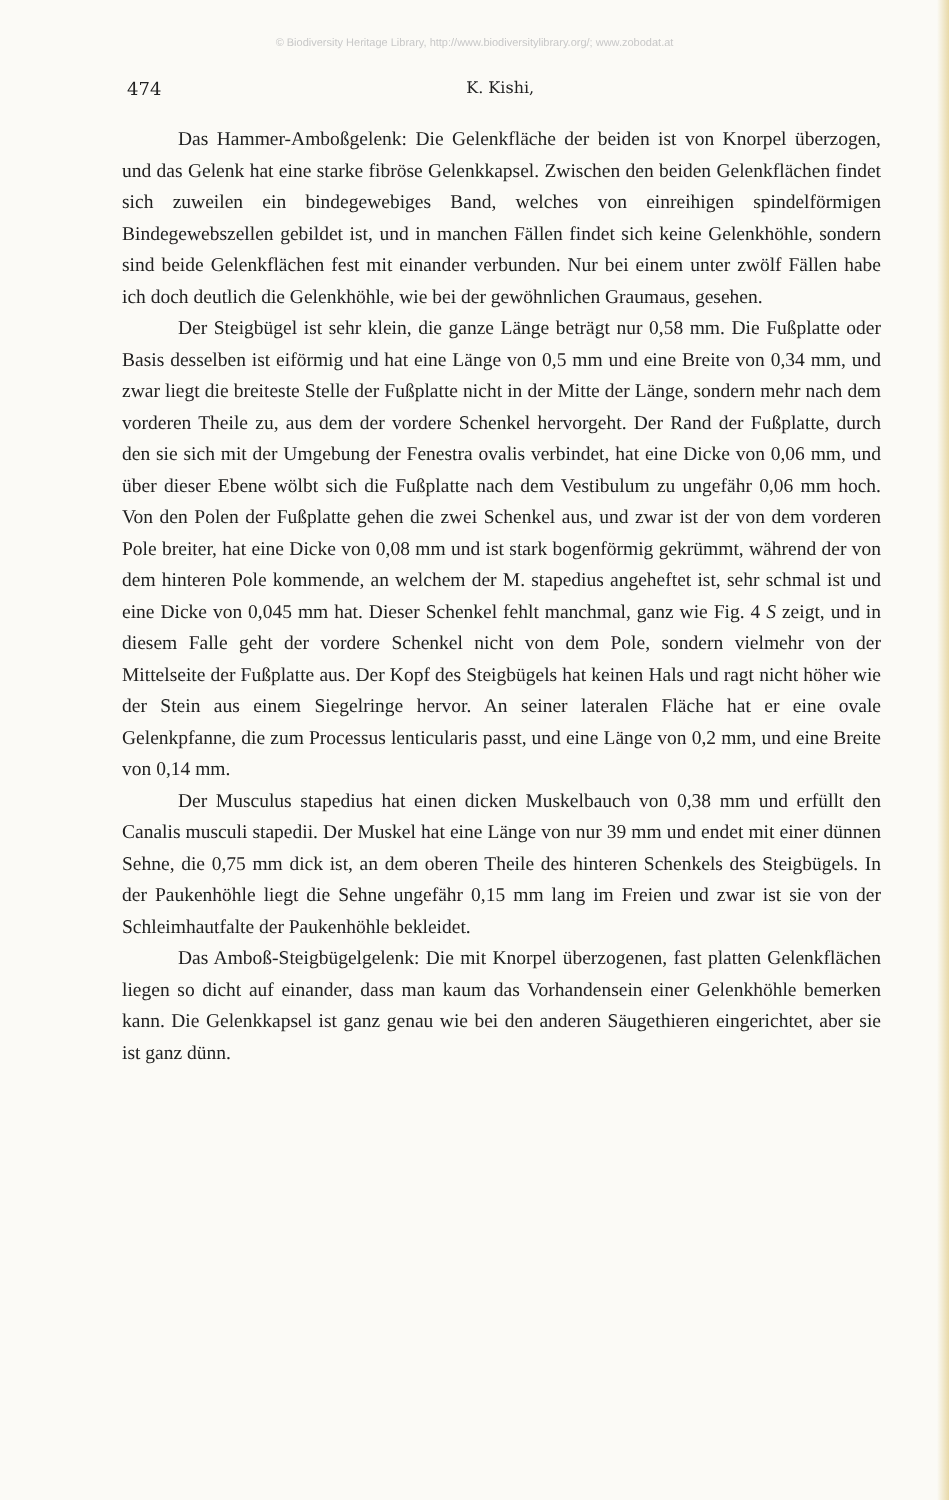© Biodiversity Heritage Library, http://www.biodiversitylibrary.org/; www.zobodat.at
474 K. Kishi,
Das Hammer-Amboßgelenk: Die Gelenkfläche der beiden ist von Knorpel überzogen, und das Gelenk hat eine starke fibröse Gelenkkapsel. Zwischen den beiden Gelenkflächen findet sich zuweilen ein bindegewebiges Band, welches von einreihigen spindelförmigen Bindegewebszellen gebildet ist, und in manchen Fällen findet sich keine Gelenkhöhle, sondern sind beide Gelenkflächen fest mit einander verbunden. Nur bei einem unter zwölf Fällen habe ich doch deutlich die Gelenkhöhle, wie bei der gewöhnlichen Graumaus, gesehen.
Der Steigbügel ist sehr klein, die ganze Länge beträgt nur 0,58 mm. Die Fußplatte oder Basis desselben ist eiförmig und hat eine Länge von 0,5 mm und eine Breite von 0,34 mm, und zwar liegt die breiteste Stelle der Fußplatte nicht in der Mitte der Länge, sondern mehr nach dem vorderen Theile zu, aus dem der vordere Schenkel hervorgeht. Der Rand der Fußplatte, durch den sie sich mit der Umgebung der Fenestra ovalis verbindet, hat eine Dicke von 0,06 mm, und über dieser Ebene wölbt sich die Fußplatte nach dem Vestibulum zu ungefähr 0,06 mm hoch. Von den Polen der Fußplatte gehen die zwei Schenkel aus, und zwar ist der von dem vorderen Pole breiter, hat eine Dicke von 0,08 mm und ist stark bogenförmig gekrümmt, während der von dem hinteren Pole kommende, an welchem der M. stapedius angeheftet ist, sehr schmal ist und eine Dicke von 0,045 mm hat. Dieser Schenkel fehlt manchmal, ganz wie Fig. 4 S zeigt, und in diesem Falle geht der vordere Schenkel nicht von dem Pole, sondern vielmehr von der Mittelseite der Fußplatte aus. Der Kopf des Steigbügels hat keinen Hals und ragt nicht höher wie der Stein aus einem Siegelringe hervor. An seiner lateralen Fläche hat er eine ovale Gelenkpfanne, die zum Processus lenticularis passt, und eine Länge von 0,2 mm, und eine Breite von 0,14 mm.
Der Musculus stapedius hat einen dicken Muskelbauch von 0,38 mm und erfüllt den Canalis musculi stapedii. Der Muskel hat eine Länge von nur 39 mm und endet mit einer dünnen Sehne, die 0,75 mm dick ist, an dem oberen Theile des hinteren Schenkels des Steigbügels. In der Paukenhöhle liegt die Sehne ungefähr 0,15 mm lang im Freien und zwar ist sie von der Schleimhautfalte der Paukenhöhle bekleidet.
Das Amboß-Steigbügelgelenk: Die mit Knorpel überzogenen, fast platten Gelenkflächen liegen so dicht auf einander, dass man kaum das Vorhandensein einer Gelenkhöhle bemerken kann. Die Gelenkkapsel ist ganz genau wie bei den anderen Säugethieren eingerichtet, aber sie ist ganz dünn.